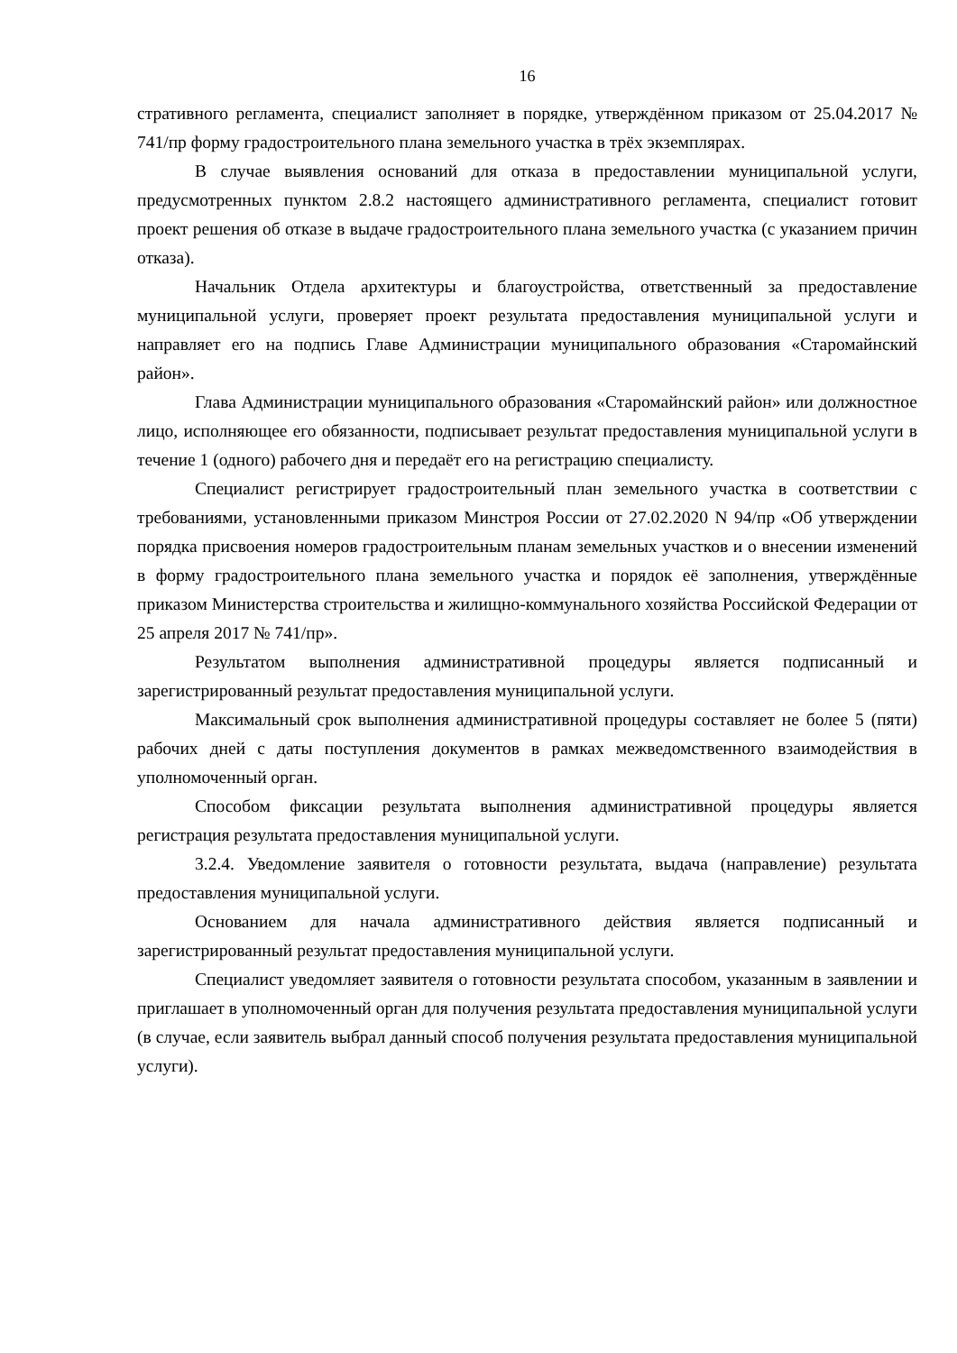16
стративного регламента, специалист заполняет в порядке, утверждённом приказом от 25.04.2017 № 741/пр форму градостроительного плана земельного участка в трёх экземплярах.
В случае выявления оснований для отказа в предоставлении муниципальной услуги, предусмотренных пунктом 2.8.2 настоящего административного регламента, специалист готовит проект решения об отказе в выдаче градостроительного плана земельного участка (с указанием причин отказа).
Начальник Отдела архитектуры и благоустройства, ответственный за предоставление муниципальной услуги, проверяет проект результата предоставления муниципальной услуги и направляет его на подпись Главе Администрации муниципального образования «Старомайнский район».
Глава Администрации муниципального образования «Старомайнский район» или должностное лицо, исполняющее его обязанности, подписывает результат предоставления муниципальной услуги в течение 1 (одного) рабочего дня и передаёт его на регистрацию специалисту.
Специалист регистрирует градостроительный план земельного участка в соответствии с требованиями, установленными приказом Минстроя России от 27.02.2020 N 94/пр «Об утверждении порядка присвоения номеров градостроительным планам земельных участков и о внесении изменений в форму градостроительного плана земельного участка и порядок её заполнения, утверждённые приказом Министерства строительства и жилищно-коммунального хозяйства Российской Федерации от 25 апреля 2017 № 741/пр».
Результатом выполнения административной процедуры является подписанный и зарегистрированный результат предоставления муниципальной услуги.
Максимальный срок выполнения административной процедуры составляет не более 5 (пяти) рабочих дней с даты поступления документов в рамках межведомственного взаимодействия в уполномоченный орган.
Способом фиксации результата выполнения административной процедуры является регистрация результата предоставления муниципальной услуги.
3.2.4. Уведомление заявителя о готовности результата, выдача (направление) результата предоставления муниципальной услуги.
Основанием для начала административного действия является подписанный и зарегистрированный результат предоставления муниципальной услуги.
Специалист уведомляет заявителя о готовности результата способом, указанным в заявлении и приглашает в уполномоченный орган для получения результата предоставления муниципальной услуги (в случае, если заявитель выбрал данный способ получения результата предоставления муниципальной услуги).